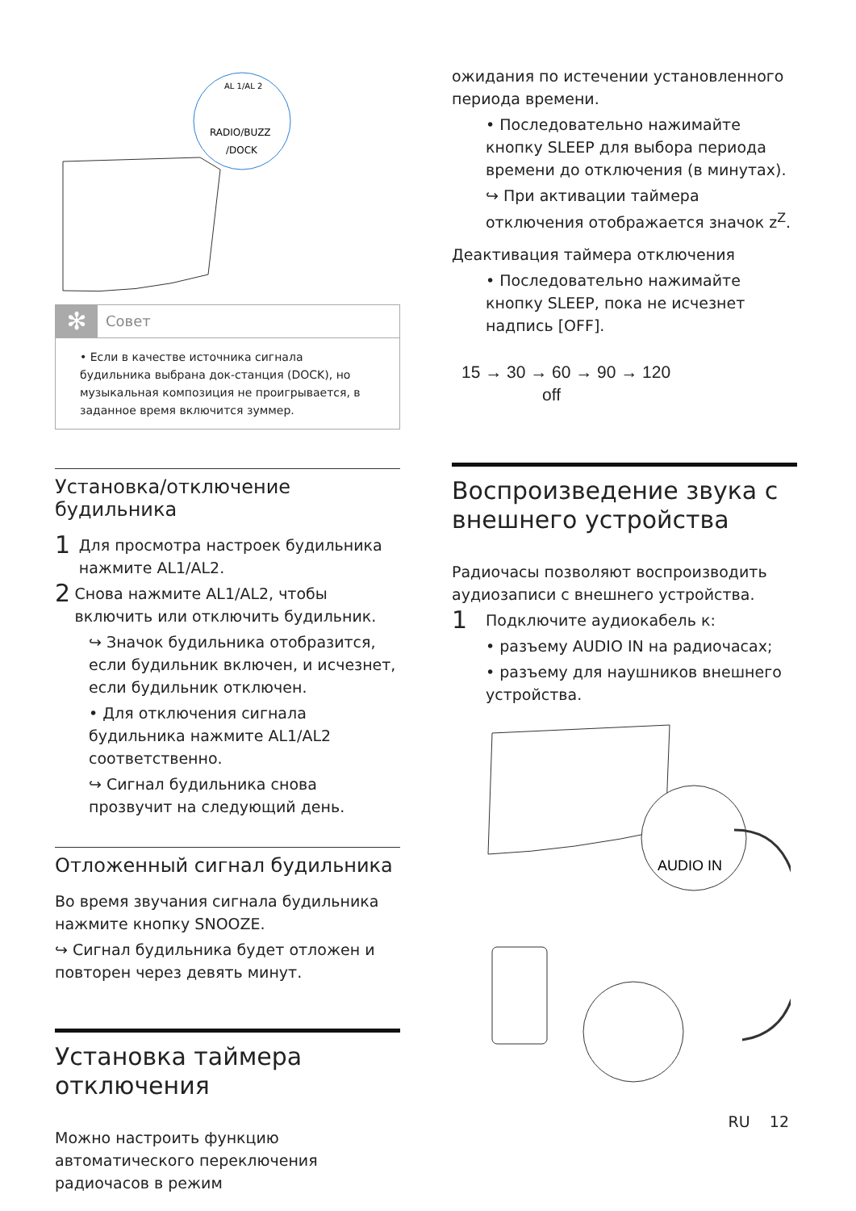AL 1/AL 2
RADIO/BUZZ
/DOCK
✻ Совет
• Если в качестве источника сигнала будильника выбрана док-станция (DOCK), но музыкальная композиция не проигрывается, в заданное время включится зуммер.
Установка/отключение будильника
1
Для просмотра настроек будильника нажмите AL1/AL2.
2
Снова нажмите AL1/AL2, чтобы включить или отключить будильник.
↪ Значок будильника отобразится, если будильник включен, и исчезнет, если будильник отключен.
• Для отключения сигнала будильника нажмите AL1/AL2 соответственно.
↪ Сигнал будильника снова прозвучит на следующий день.
Отложенный сигнал будильника
Во время звучания сигнала будильника нажмите кнопку SNOOZE.
↪ Сигнал будильника будет отложен и повторен через девять минут.
Установка таймера отключения
Можно настроить функцию автоматического переключения радиочасов в режим
ожидания по истечении установленного периода времени.
• Последовательно нажимайте кнопку SLEEP для выбора периода времени до отключения (в минутах).
↪ При активации таймера отключения отображается значок z<sup>Z</sup>.
Деактивация таймера отключения
• Последовательно нажимайте кнопку SLEEP, пока не исчезнет надпись [OFF].
15 → 30 → 60 → 90 → 120
off
Воспроизведение звука с внешнего устройства
Радиочасы позволяют воспроизводить аудиозаписи с внешнего устройства.
1
Подключите аудиокабель к:
• разъему AUDIO IN на радиочасах;
• разъему для наушников внешнего устройства.
AUDIO IN
RU 12